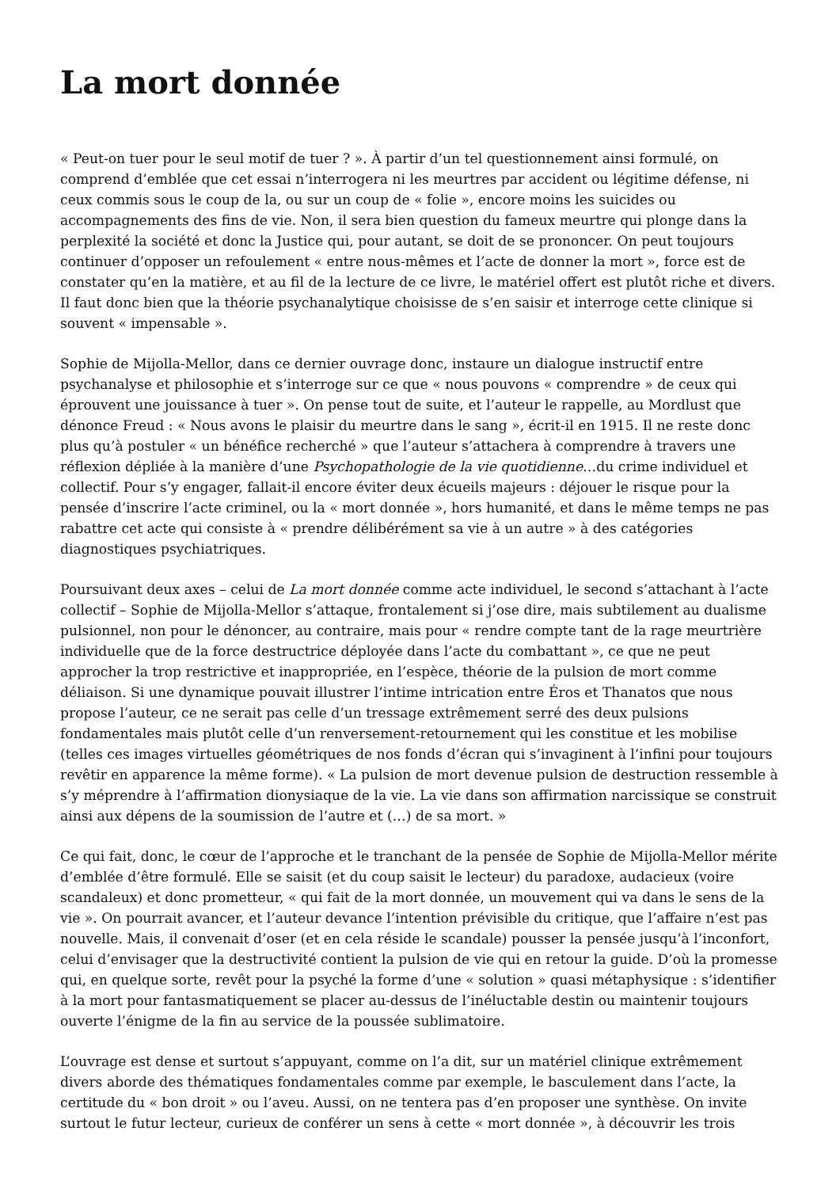La mort donnée
« Peut-on tuer pour le seul motif de tuer ? ». À partir d’un tel questionnement ainsi formulé, on comprend d’emblée que cet essai n’interrogera ni les meurtres par accident ou légitime défense, ni ceux commis sous le coup de la, ou sur un coup de « folie », encore moins les suicides ou accompagnements des fins de vie. Non, il sera bien question du fameux meurtre qui plonge dans la perplexité la société et donc la Justice qui, pour autant, se doit de se prononcer. On peut toujours continuer d’opposer un refoulement « entre nous-mêmes et l’acte de donner la mort », force est de constater qu’en la matière, et au fil de la lecture de ce livre, le matériel offert est plutôt riche et divers. Il faut donc bien que la théorie psychanalytique choisisse de s’en saisir et interroge cette clinique si souvent « impensable ».
Sophie de Mijolla-Mellor, dans ce dernier ouvrage donc, instaure un dialogue instructif entre psychanalyse et philosophie et s’interroge sur ce que « nous pouvons « comprendre » de ceux qui éprouvent une jouissance à tuer ». On pense tout de suite, et l’auteur le rappelle, au Mordlust que dénonce Freud : « Nous avons le plaisir du meurtre dans le sang », écrit-il en 1915. Il ne reste donc plus qu’à postuler « un bénéfice recherché » que l’auteur s’attachera à comprendre à travers une réflexion dépliée à la manière d’une Psychopathologie de la vie quotidienne…du crime individuel et collectif. Pour s’y engager, fallait-il encore éviter deux écueils majeurs : déjouer le risque pour la pensée d’inscrire l’acte criminel, ou la « mort donnée », hors humanité, et dans le même temps ne pas rabattre cet acte qui consiste à « prendre délibérément sa vie à un autre » à des catégories diagnostiques psychiatriques.
Poursuivant deux axes – celui de La mort donnée comme acte individuel, le second s’attachant à l’acte collectif – Sophie de Mijolla-Mellor s’attaque, frontalement si j’ose dire, mais subtilement au dualisme pulsionnel, non pour le dénoncer, au contraire, mais pour « rendre compte tant de la rage meurtrière individuelle que de la force destructrice déployée dans l’acte du combattant », ce que ne peut approcher la trop restrictive et inappropriée, en l’espèce, théorie de la pulsion de mort comme déliaison. Si une dynamique pouvait illustrer l’intime intrication entre Éros et Thanatos que nous propose l’auteur, ce ne serait pas celle d’un tressage extrêmement serré des deux pulsions fondamentales mais plutôt celle d’un renversement-retournement qui les constitue et les mobilise (telles ces images virtuelles géométriques de nos fonds d’écran qui s’invaginent à l’infini pour toujours revêtir en apparence la même forme). « La pulsion de mort devenue pulsion de destruction ressemble à s’y méprendre à l’affirmation dionysiaque de la vie. La vie dans son affirmation narcissique se construit ainsi aux dépens de la soumission de l’autre et (…) de sa mort. »
Ce qui fait, donc, le cœur de l’approche et le tranchant de la pensée de Sophie de Mijolla-Mellor mérite d’emblée d’être formulé. Elle se saisit (et du coup saisit le lecteur) du paradoxe, audacieux (voire scandaleux) et donc prometteur, « qui fait de la mort donnée, un mouvement qui va dans le sens de la vie ». On pourrait avancer, et l’auteur devance l’intention prévisible du critique, que l’affaire n’est pas nouvelle. Mais, il convenait d’oser (et en cela réside le scandale) pousser la pensée jusqu’à l’inconfort, celui d’envisager que la destructivité contient la pulsion de vie qui en retour la guide. D’où la promesse qui, en quelque sorte, revêt pour la psyché la forme d’une « solution » quasi métaphysique : s’identifier à la mort pour fantasmatiquement se placer au-dessus de l’inéluctable destin ou maintenir toujours ouverte l’énigme de la fin au service de la poussée sublimatoire.
L’ouvrage est dense et surtout s’appuyant, comme on l’a dit, sur un matériel clinique extrêmement divers aborde des thématiques fondamentales comme par exemple, le basculement dans l’acte, la certitude du « bon droit » ou l’aveu. Aussi, on ne tentera pas d’en proposer une synthèse. On invite surtout le futur lecteur, curieux de conférer un sens à cette « mort donnée », à découvrir les trois